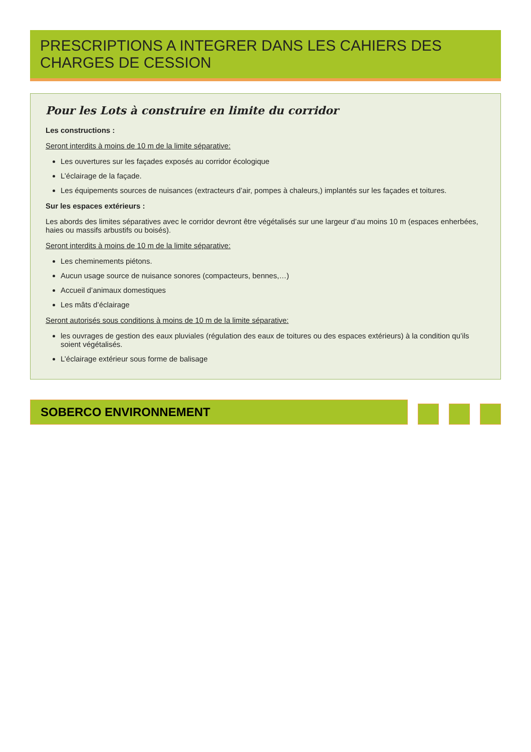PRESCRIPTIONS A INTEGRER DANS LES CAHIERS DES CHARGES DE CESSION
Pour les Lots à construire en limite du corridor
Les constructions :
Seront interdits à moins de 10 m de la limite séparative:
Les ouvertures sur les façades exposés au corridor écologique
L’éclairage de la façade.
Les équipements sources de nuisances (extracteurs d’air, pompes à chaleurs,) implantés sur les façades et toitures.
Sur les espaces extérieurs :
Les abords des limites séparatives avec le corridor devront être végétalisés sur une largeur d’au moins 10 m (espaces enherbées, haies ou massifs arbustifs ou boisés).
Seront interdits à moins de 10 m de la limite séparative:
Les cheminements piétons.
Aucun usage source de nuisance sonores (compacteurs, bennes,…)
Accueil d’animaux domestiques
Les mâts d’éclairage
Seront autorisés sous conditions à moins de 10 m de la limite séparative:
les ouvrages de gestion des eaux pluviales (régulation des eaux de toitures ou des espaces extérieurs) à la condition qu’ils soient végétalisés.
L’éclairage extérieur sous forme de balisage
SOBERCO ENVIRONNEMENT